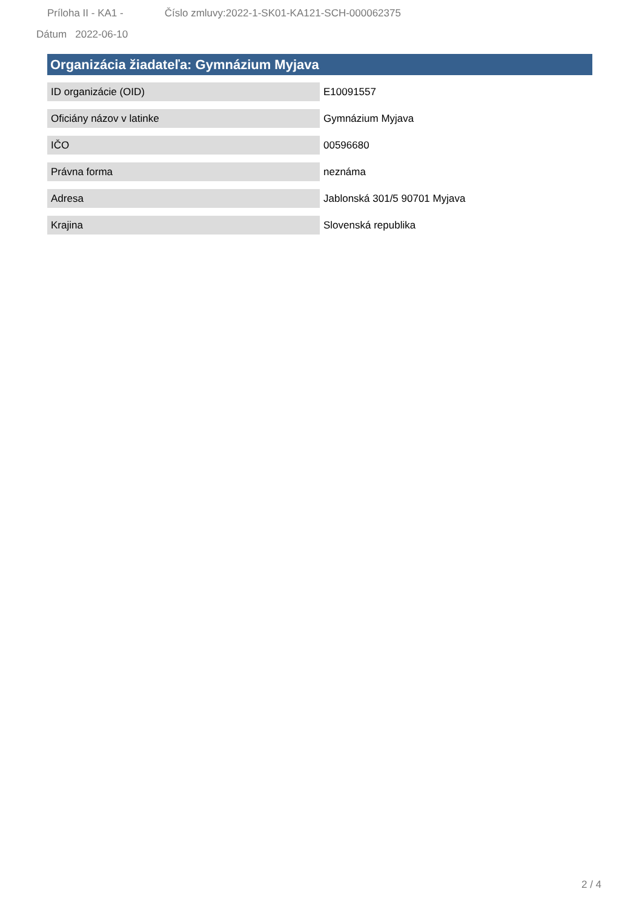Príloha II - KA1 - Číslo zmluvy:2022-1-SK01-KA121-SCH-000062375
Dátum 2022-06-10
Organizácia žiadateľa: Gymnázium Myjava
| ID organizácie (OID) | E10091557 |
| Oficiány názov v latinke | Gymnázium Myjava |
| IČO | 00596680 |
| Právna forma | neznáma |
| Adresa | Jablonská 301/5 90701 Myjava |
| Krajina | Slovenská republika |
2 / 4